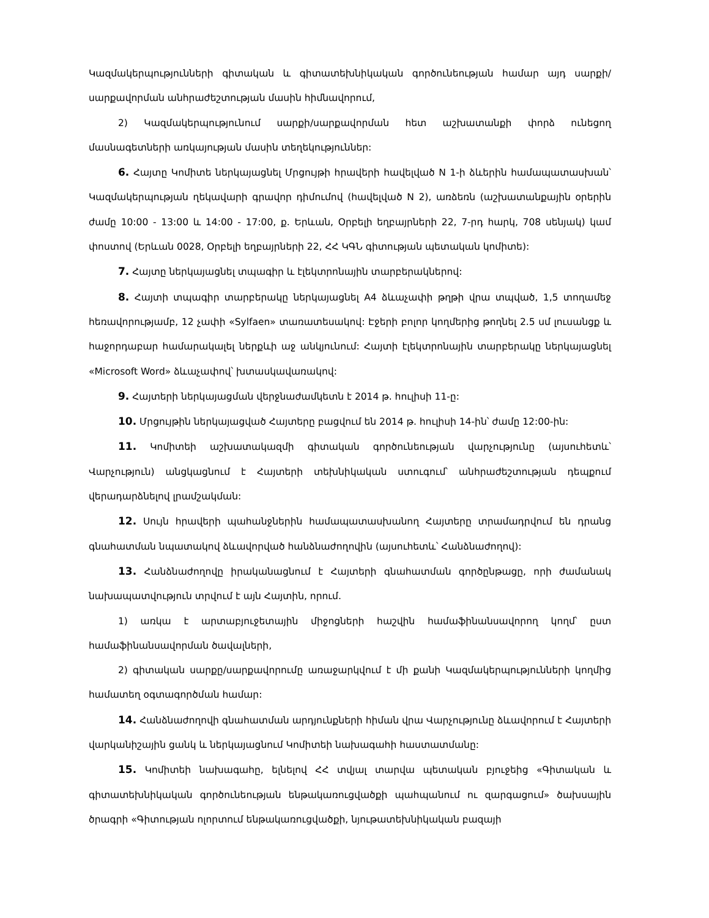Կազմակերպությունների գիտական և գիտատեխնիկական գործունեության համար այդ սարքի/սարքավորման անհրաժեշտության մասին հիմնավորում,
2) Կազմակերպությունում սարքի/սարքավորման հետ աշխատանքի փորձ ունեցող մասնագետների առկայության մասին տեղեկություններ:
6. Հայտը Կոմիտե ներկայացնել Մրցույթի հրավերի հավելված N 1-ի ձևերին համապատասխան՝ Կազմակերպության ղեկավարի գրավոր դիմումով (հավելված N 2), առձեռն (աշխատանքային օրերին ժամը 10:00 - 13:00 և 14:00 - 17:00, ք. Երևան, Օրբելի եղբայրների 22, 7-րդ հարկ, 708 սենյակ) կամ փոստով (Երևան 0028, Օրբելի եղբայրների 22, ՀՀ ԿԳՆ գիտության պետական կոմիտե):
7. Հայտը ներկայացնել տպագիր և էլեկտրոնային տարբերակներով:
8. Հայտի տպագիր տարբերակը ներկայացնել A4 ձևաչափի թղթի վրա տպված, 1,5 տողամեջ հեռավորությամբ, 12 չափի «Sylfaen» տառատեսակով: Էջերի բոլոր կողմերից թողնել 2.5 սմ լուսանցք և հաջորդաբար համարակալել ներքևի աջ անկյունում: Հայտի էլեկտրոնային տարբերակը ներկայացնել «Microsoft Word» ձևաչափով՝ խտասկավառակով:
9. Հայտերի ներկայացման վերջնաժամկետն է 2014 թ. հուլիսի 11-ը:
10. Մրցույթին ներկայացված Հայտերը բացվում են 2014 թ. հուլիսի 14-ին՝ ժամը 12:00-ին:
11. Կոմիտեի աշխատակազմի գիտական գործունեության վարչությունը (այսուհետև՝ Վարչություն) անցկացնում է Հայտերի տեխնիկական ստուգում՝ անհրաժեշտության դեպքում վերադարձնելով լրամշակման:
12. Սույն հրավերի պահանջներին համապատասխանող Հայտերը տրամադրվում են դրանց գնահատման նպատակով ձևավորված հանձնաժողովին (այսուհետև՝ Հանձնաժողով):
13. Հանձնաժողովը իրականացնում է Հայտերի գնահատման գործընթացը, որի ժամանակ նախապատվություն տրվում է այն Հայտին, որում.
1) առկա է արտաբյուջետային միջոցների հաշվին համաֆինանսավորող կողմ՝ ըստ համաֆինանսավորման ծավալների,
2) գիտական սարքը/սարքավորումը առաջարկվում է մի քանի Կազմակերպությունների կողմից համատեղ օգտագործման համար:
14. Հանձնաժողովի գնահատման արդյունքների հիման վրա Վարչությունը ձևավորում է Հայտերի վարկանիշային ցանկ և ներկայացնում Կոմիտեի նախագահի հաստատմանը:
15. Կոմիտեի նախագահը, ելնելով ՀՀ տվյալ տարվա պետական բյուջեից «Գիտական և գիտատեխնիկական գործունեության ենթակառուցվածքի պահպանում ու զարգացում» ծախսային ծրագրի «Գիտության ոլորտում ենթակառուցվածքի, նյութատեխնիկական բազայի